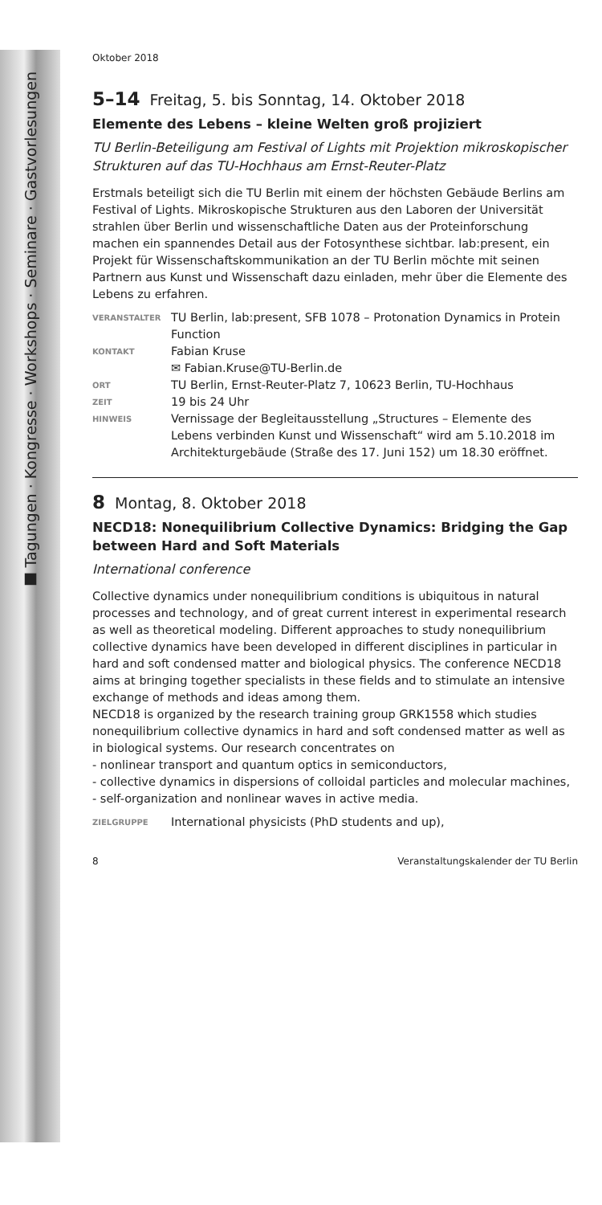■ Tagungen · Kongresse · Workshops · Seminare · Gastvorlesungen
Oktober 2018
5–14 Freitag, 5. bis Sonntag, 14. Oktober 2018
Elemente des Lebens – kleine Welten groß projiziert
TU Berlin-Beteiligung am Festival of Lights mit Projektion mikroskopischer Strukturen auf das TU-Hochhaus am Ernst-Reuter-Platz
Erstmals beteiligt sich die TU Berlin mit einem der höchsten Gebäude Berlins am Festival of Lights. Mikroskopische Strukturen aus den Laboren der Universität strahlen über Berlin und wissenschaftliche Daten aus der Proteinforschung machen ein spannendes Detail aus der Fotosynthese sichtbar. lab:present, ein Projekt für Wissenschaftskommunikation an der TU Berlin möchte mit seinen Partnern aus Kunst und Wissenschaft dazu einladen, mehr über die Elemente des Lebens zu erfahren.
| VERANSTALTER | TU Berlin, lab:present, SFB 1078 – Protonation Dynamics in Protein Function |
| KONTAKT | Fabian Kruse ✉ Fabian.Kruse@TU-Berlin.de |
| ORT | TU Berlin, Ernst-Reuter-Platz 7, 10623 Berlin, TU-Hochhaus |
| ZEIT | 19 bis 24 Uhr |
| HINWEIS | Vernissage der Begleitausstellung „Structures – Elemente des Lebens verbinden Kunst und Wissenschaft“ wird am 5.10.2018 im Architekturgebäude (Straße des 17. Juni 152) um 18.30 eröffnet. |
8 Montag, 8. Oktober 2018
NECD18: Nonequilibrium Collective Dynamics: Bridging the Gap between Hard and Soft Materials
International conference
Collective dynamics under nonequilibrium conditions is ubiquitous in natural processes and technology, and of great current interest in experimental research as well as theoretical modeling. Different approaches to study nonequilibrium collective dynamics have been developed in different disciplines in particular in hard and soft condensed matter and biological physics. The conference NECD18 aims at bringing together specialists in these fields and to stimulate an intensive exchange of methods and ideas among them.
NECD18 is organized by the research training group GRK1558 which studies nonequilibrium collective dynamics in hard and soft condensed matter as well as in biological systems. Our research concentrates on
- nonlinear transport and quantum optics in semiconductors,
- collective dynamics in dispersions of colloidal particles and molecular machines,
- self-organization and nonlinear waves in active media.
| ZIELGRUPPE | International physicists (PhD students and up), |
8 Veranstaltungskalender der TU Berlin